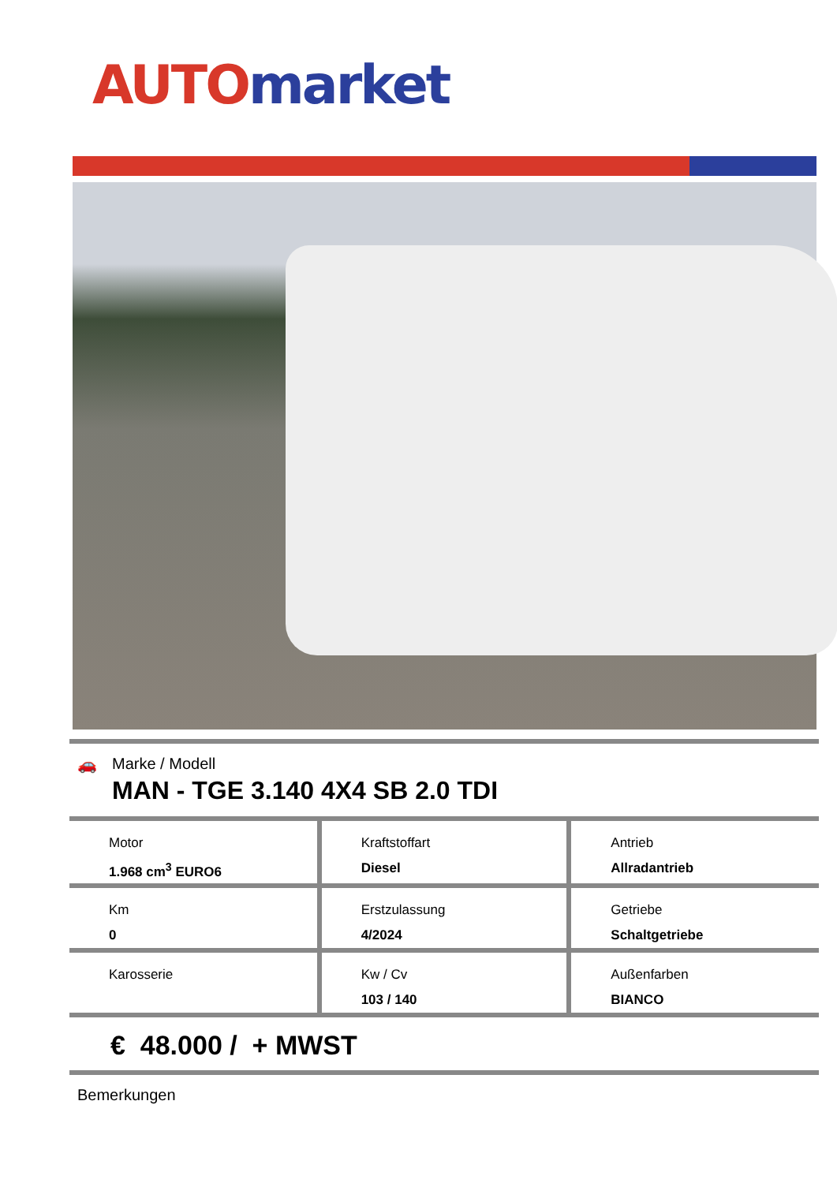AUTO market
🚗 Marke / Modell
MAN - TGE 3.140 4X4 SB 2.0 TDI
| Motor 1.968 cm<sup>3</sup> EURO6 | Kraftstoffart Diesel | Antrieb Allradantrieb |
| Km 0 | Erstzulassung 4/2024 | Getriebe Schaltgetriebe |
| Karosserie | Kw / Cv 103 / 140 | Außenfarben BIANCO |
€ 48.000 / + MWST
Bemerkungen